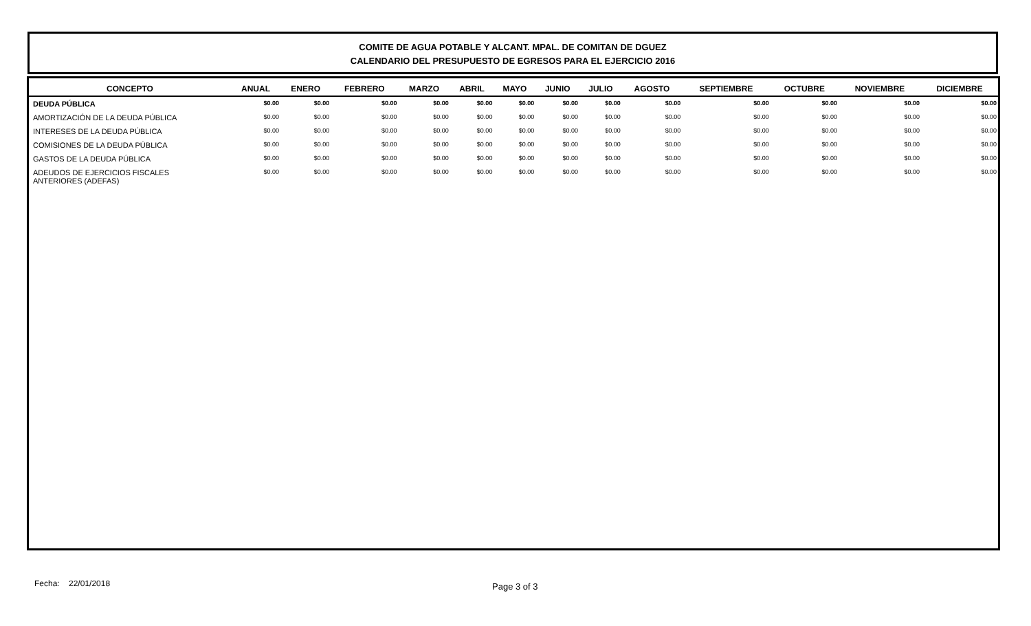COMITE DE AGUA POTABLE Y ALCANT. MPAL. DE COMITAN DE DGUEZ
CALENDARIO DEL PRESUPUESTO DE EGRESOS PARA EL EJERCICIO 2016
| CONCEPTO | ANUAL | ENERO | FEBRERO | MARZO | ABRIL | MAYO | JUNIO | JULIO | AGOSTO | SEPTIEMBRE | OCTUBRE | NOVIEMBRE | DICIEMBRE |
| --- | --- | --- | --- | --- | --- | --- | --- | --- | --- | --- | --- | --- | --- |
| DEUDA PÚBLICA | $0.00 | $0.00 | $0.00 | $0.00 | $0.00 | $0.00 | $0.00 | $0.00 | $0.00 | $0.00 | $0.00 | $0.00 | $0.00 |
| AMORTIZACIÓN DE LA DEUDA PÚBLICA | $0.00 | $0.00 | $0.00 | $0.00 | $0.00 | $0.00 | $0.00 | $0.00 | $0.00 | $0.00 | $0.00 | $0.00 | $0.00 |
| INTERESES DE LA DEUDA PÚBLICA | $0.00 | $0.00 | $0.00 | $0.00 | $0.00 | $0.00 | $0.00 | $0.00 | $0.00 | $0.00 | $0.00 | $0.00 | $0.00 |
| COMISIONES DE LA DEUDA PÚBLICA | $0.00 | $0.00 | $0.00 | $0.00 | $0.00 | $0.00 | $0.00 | $0.00 | $0.00 | $0.00 | $0.00 | $0.00 | $0.00 |
| GASTOS DE LA DEUDA PÚBLICA | $0.00 | $0.00 | $0.00 | $0.00 | $0.00 | $0.00 | $0.00 | $0.00 | $0.00 | $0.00 | $0.00 | $0.00 | $0.00 |
| ADEUDOS DE EJERCICIOS FISCALES ANTERIORES (ADEFAS) | $0.00 | $0.00 | $0.00 | $0.00 | $0.00 | $0.00 | $0.00 | $0.00 | $0.00 | $0.00 | $0.00 | $0.00 | $0.00 |
Fecha: 22/01/2018 Page 3 of 3